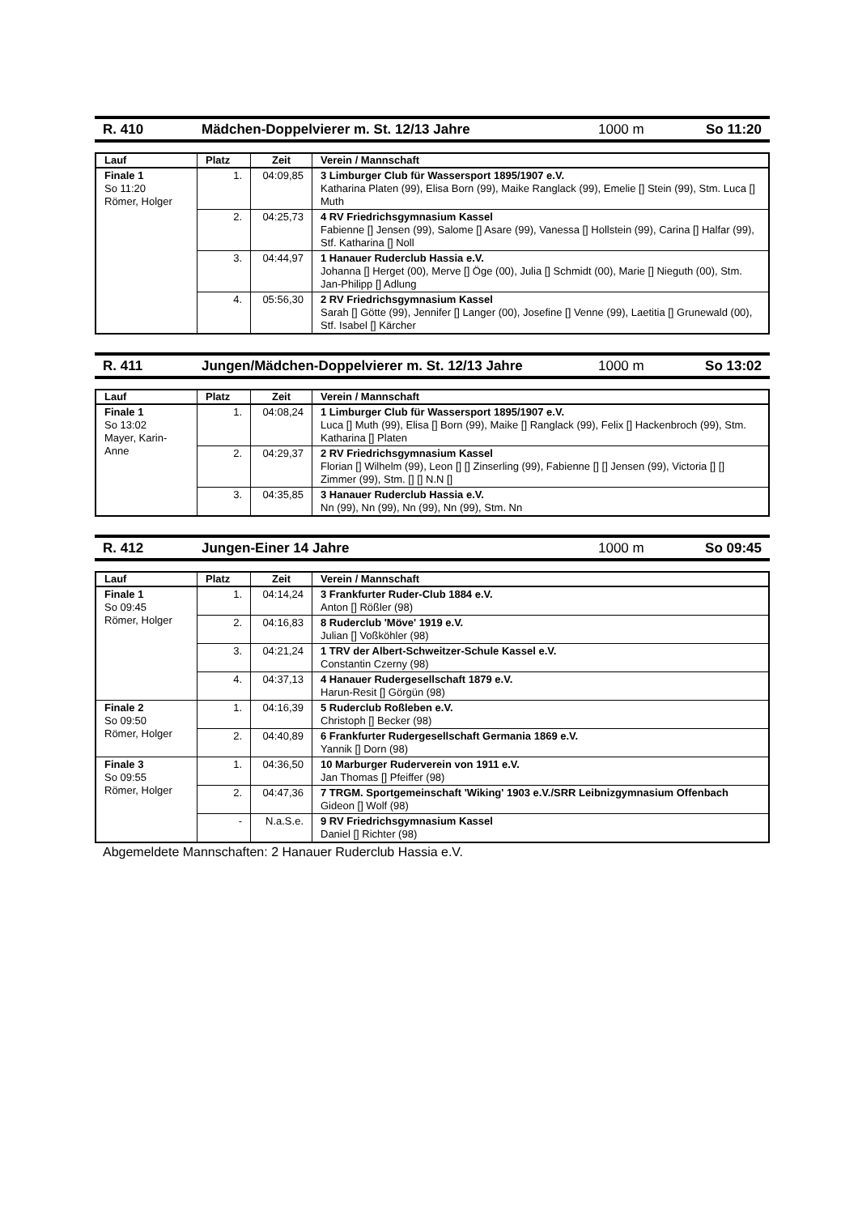R. 410 Mädchen-Doppelvierer m. St. 12/13 Jahre 1000 m So 11:20
| Lauf | Platz | Zeit | Verein / Mannschaft |
| --- | --- | --- | --- |
| Finale 1 So 11:20 Römer, Holger | 1. | 04:09,85 | 3 Limburger Club für Wassersport 1895/1907 e.V. Katharina Platen (99), Elisa Born (99), Maike Ranglack (99), Emelie [] Stein (99), Stm. Luca [] Muth |
| | 2. | 04:25,73 | 4 RV Friedrichsgymnasium Kassel Fabienne [] Jensen (99), Salome [] Asare (99), Vanessa [] Hollstein (99), Carina [] Halfar (99), Stf. Katharina [] Noll |
| | 3. | 04:44,97 | 1 Hanauer Ruderclub Hassia e.V. Johanna [] Herget (00), Merve [] Öge (00), Julia [] Schmidt (00), Marie [] Nieguth (00), Stm. Jan-Philipp [] Adlung |
| | 4. | 05:56,30 | 2 RV Friedrichsgymnasium Kassel Sarah [] Götte (99), Jennifer [] Langer (00), Josefine [] Venne (99), Laetitia [] Grunewald (00), Stf. Isabel [] Kärcher |
R. 411 Jungen/Mädchen-Doppelvierer m. St. 12/13 Jahre 1000 m So 13:02
| Lauf | Platz | Zeit | Verein / Mannschaft |
| --- | --- | --- | --- |
| Finale 1 So 13:02 Mayer, Karin- Anne | 1. | 04:08,24 | 1 Limburger Club für Wassersport 1895/1907 e.V. Luca [] Muth (99), Elisa [] Born (99), Maike [] Ranglack (99), Felix [] Hackenbroch (99), Stm. Katharina [] Platen |
| | 2. | 04:29,37 | 2 RV Friedrichsgymnasium Kassel Florian [] Wilhelm (99), Leon [] [] Zinserling (99), Fabienne [] [] Jensen (99), Victoria [] [] Zimmer (99), Stm. [] [] N.N [] |
| | 3. | 04:35,85 | 3 Hanauer Ruderclub Hassia e.V. Nn (99), Nn (99), Nn (99), Nn (99), Stm. Nn |
R. 412 Jungen-Einer 14 Jahre 1000 m So 09:45
| Lauf | Platz | Zeit | Verein / Mannschaft |
| --- | --- | --- | --- |
| Finale 1 So 09:45 Römer, Holger | 1. | 04:14,24 | 3 Frankfurter Ruder-Club 1884 e.V. Anton [] Rößler (98) |
| | 2. | 04:16,83 | 8 Ruderclub 'Möve' 1919 e.V. Julian [] Voßköhler (98) |
| | 3. | 04:21,24 | 1 TRV der Albert-Schweitzer-Schule Kassel e.V. Constantin Czerny (98) |
| | 4. | 04:37,13 | 4 Hanauer Rudergesellschaft 1879 e.V. Harun-Resit [] Görgün (98) |
| Finale 2 So 09:50 Römer, Holger | 1. | 04:16,39 | 5 Ruderclub Roßleben e.V. Christoph [] Becker (98) |
| | 2. | 04:40,89 | 6 Frankfurter Rudergesellschaft Germania 1869 e.V. Yannik [] Dorn (98) |
| Finale 3 So 09:55 Römer, Holger | 1. | 04:36,50 | 10 Marburger Ruderverein von 1911 e.V. Jan Thomas [] Pfeiffer (98) |
| | 2. | 04:47,36 | 7 TRGM. Sportgemeinschaft 'Wiking' 1903 e.V./SRR Leibnizgymnasium Offenbach Gideon [] Wolf (98) |
| | - | N.a.S.e. | 9 RV Friedrichsgymnasium Kassel Daniel [] Richter (98) |
Abgemeldete Mannschaften: 2 Hanauer Ruderclub Hassia e.V.